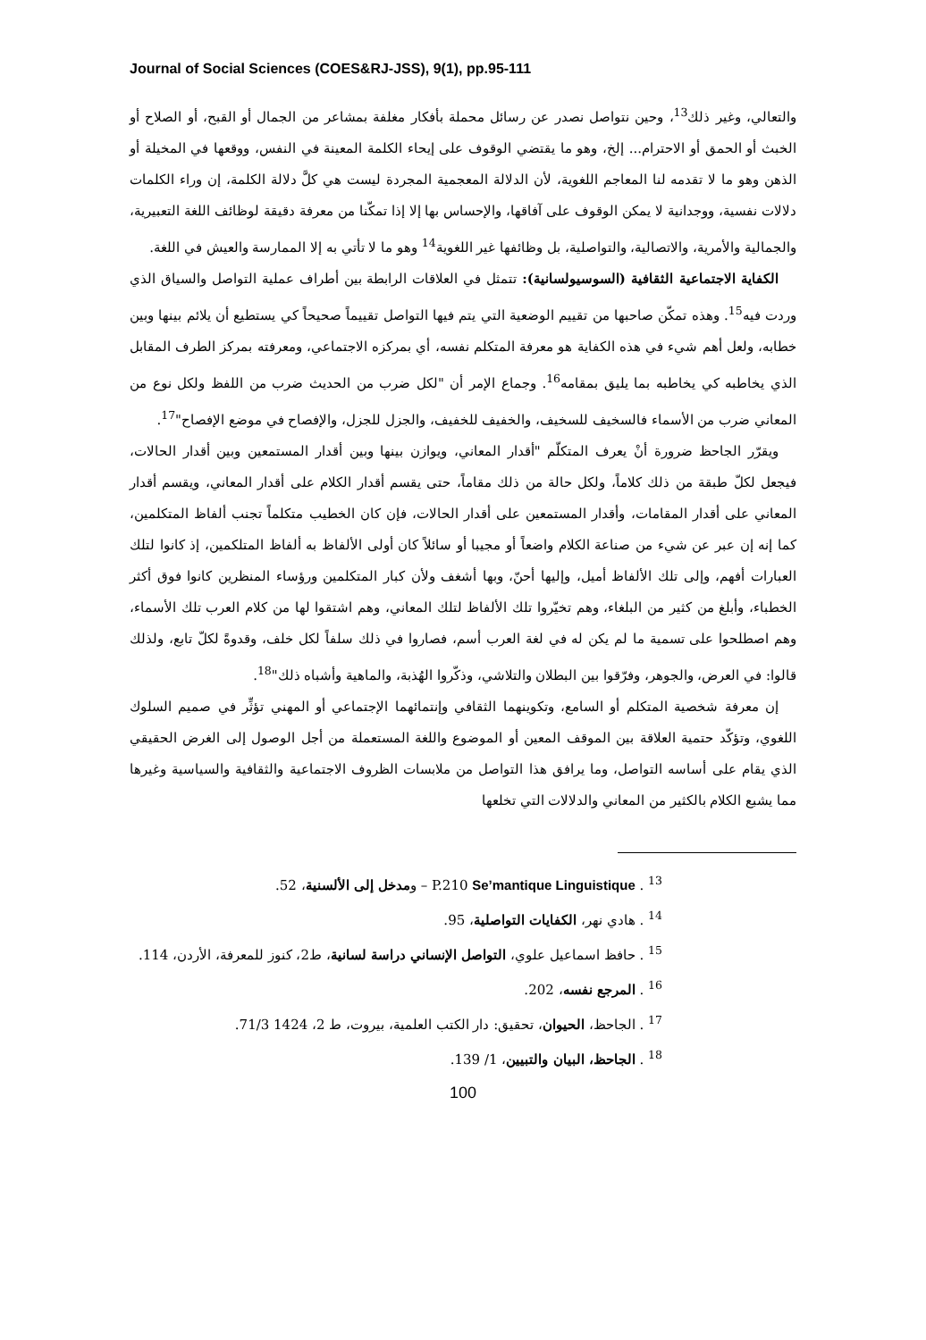Journal of Social Sciences (COES&RJ-JSS), 9(1), pp.95-111
والتعالي، وغير ذلك<sup>13</sup>، وحين نتواصل نصدر عن رسائل محملة بأفكار مغلفة بمشاعر من الجمال أو القبح، أو الصلاح أو الخبث أو الحمق أو الاحترام... إلخ، وهو ما يقتضي الوقوف على إيحاء الكلمة المعينة في النفس، ووقعها في المخيلة أو الذهن وهو ما لا تقدمه لنا المعاجم اللغوية، لأن الدلالة المعجمية المجردة ليست هي كلَّ دلالة الكلمة، إن وراء الكلمات دلالات نفسية، ووجدانية لا يمكن الوقوف على آفاقها، والإحساس بها إلا إذا تمكّنا من معرفة دقيقة لوظائف اللغة التعبيرية، والجمالية والأمرية، والاتصالية، والتواصلية، بل وظائفها غير اللغوية<sup>14</sup> وهو ما لا تأتي به إلا الممارسة والعيش في اللغة.
الكفاية الاجتماعية الثقافية (السوسيولسانية): تتمثل في العلاقات الرابطة بين أطراف عملية التواصل والسياق الذي وردت فيه<sup>15</sup>. وهذه تمكّن صاحبها من تقييم الوضعية التي يتم فيها التواصل تقييماً صحيحاً كي يستطيع أن يلائم بينها وبين خطابه، ولعل أهم شيء في هذه الكفاية هو معرفة المتكلم نفسه، أي بمركزه الاجتماعي، ومعرفته بمركز الطرف المقابل الذي يخاطبه كي يخاطبه بما يليق بمقامه<sup>16</sup>. وجماع الإمر أن "لكل ضرب من الحديث ضرب من اللفظ ولكل نوع من المعاني ضرب من الأسماء فالسخيف للسخيف، والخفيف للخفيف، والجزل للجزل، والإفصاح في موضع الإفصاح"<sup>17</sup>.
ويقرّر الجاحظ ضرورة أنْ يعرف المتكلّم "أقدار المعاني، ويوازن بينها وبين أقدار المستمعين وبين أقدار الحالات، فيجعل لكلّ طبقة من ذلك كلاماً، ولكل حالة من ذلك مقاماً، حتى يقسم أقدار الكلام على أقدار المعاني، ويقسم أقدار المعاني على أقدار المقامات، وأقدار المستمعين على أقدار الحالات، فإن كان الخطيب متكلماً تجنب ألفاظ المتكلمين، كما إنه إن عبر عن شيء من صناعة الكلام واضعاً أو مجيبا أو سائلاً كان أولى الألفاظ به ألفاظ المتلكمين، إذ كانوا لتلك العبارات أفهم، وإلى تلك الألفاظ أميل، وإليها أحنّ، وبها أشغف ولأن كبار المتكلمين ورؤساء المنظرين كانوا فوق أكثر الخطباء، وأبلغ من كثير من البلغاء، وهم تخيّروا تلك الألفاظ لتلك المعاني، وهم اشتقوا لها من كلام العرب تلك الأسماء، وهم اصطلحوا على تسمية ما لم يكن له في لغة العرب أسم، فصاروا في ذلك سلفاً لكل خلف، وقدوةً لكلّ تابع، ولذلك قالوا: في العرض، والجوهر، وفرّقوا بين البطلان والتلاشي، وذكّروا الهُذبة، والماهية وأشباه ذلك"<sup>18</sup>.
إن معرفة شخصية المتكلم أو السامع، وتكوينهما الثقافي وإنتمائهما الإجتماعي أو المهني تؤثِّر في صميم السلوك اللغوي، وتؤكّد حتمية العلاقة بين الموقف المعين أو الموضوع واللغة المستعملة من أجل الوصول إلى الغرض الحقيقي الذي يقام على أساسه التواصل، وما يرافق هذا التواصل من ملابسات الظروف الاجتماعية والثقافية والسياسية وغيرها مما يشبع الكلام بالكثير من المعاني والدلالات التي تخلعها
<sup>13</sup> . P.210 Se’mantique Linguistique – ومدخل إلى الألسنية، 52.
<sup>14</sup> . هادي نهر، الكفايات التواصلية، 95.
<sup>15</sup> . حافظ اسماعيل علوي، التواصل الإنساني دراسة لسانية، ط2، كنوز للمعرفة، الأردن، 114.
<sup>16</sup> . المرجع نفسه، 202.
<sup>17</sup> . الجاحظ، الحيوان، تحقيق: دار الكتب العلمية، بيروت، ط 2، 1424 71/3.
<sup>18</sup> . الجاحظ، البيان والتبيين، 1/ 139.
100